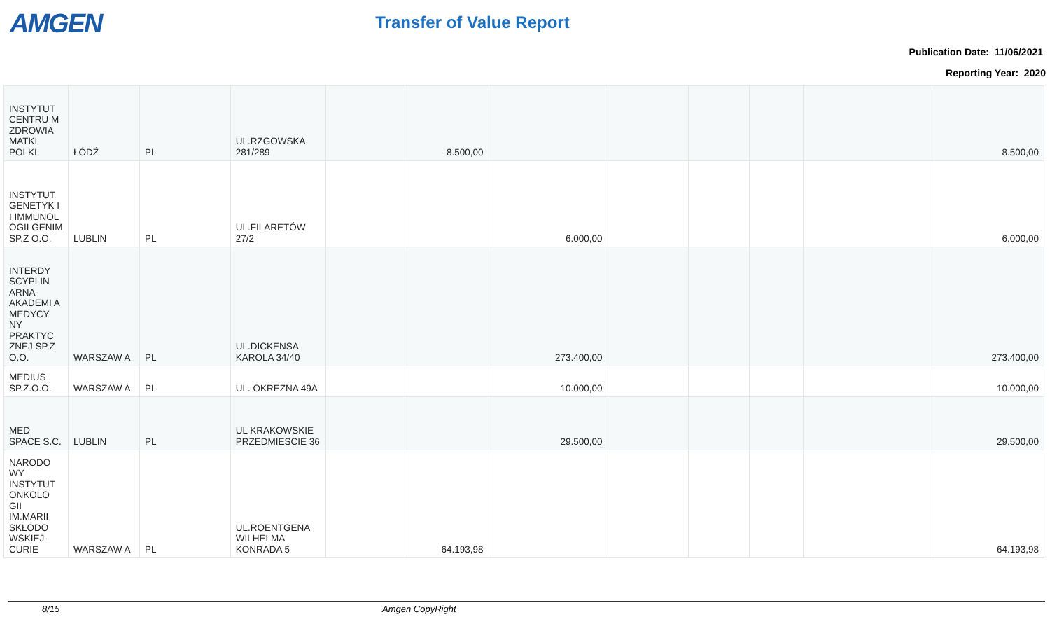AMGEN
Transfer of Value Report
Publication Date: 11/06/2021
Reporting Year: 2020
| INSTYTUT CENTRU M ZDROWIA MATKI POLKI | ŁÓDŹ | PL | UL.RZGOWSKA 281/289 | | 8.500,00 | | | | | | 8.500,00 |
| INSTYTUT GENETYK I I IMMUNOL OGII GENIM SP.Z O.O. | LUBLIN | PL | UL.FILARETÓW 27/2 | | | 6.000,00 | | | | | 6.000,00 |
| INTERDY SCYPLIN ARNA AKADEMI A MEDYCY NY PRAKTYC ZNEJ SP.Z O.O. | WARSZAW A | PL | UL.DICKENSA KAROLA 34/40 | | | 273.400,00 | | | | | 273.400,00 |
| MEDIUS SP.Z.O.O. | WARSZAW A | PL | UL. OKREZNA 49A | | | 10.000,00 | | | | | 10.000,00 |
| MED SPACE S.C. | LUBLIN | PL | UL KRAKOWSKIE PRZEDMIESCIE 36 | | | 29.500,00 | | | | | 29.500,00 |
| NARODO WY INSTYTUT ONKOLO GII IM.MARII SKŁODO WSKIEJ-CURIE | WARSZAW A | PL | UL.ROENTGENA WILHELMA KONRADA 5 | | 64.193,98 | | | | | | 64.193,98 |
8/15 Amgen CopyRight